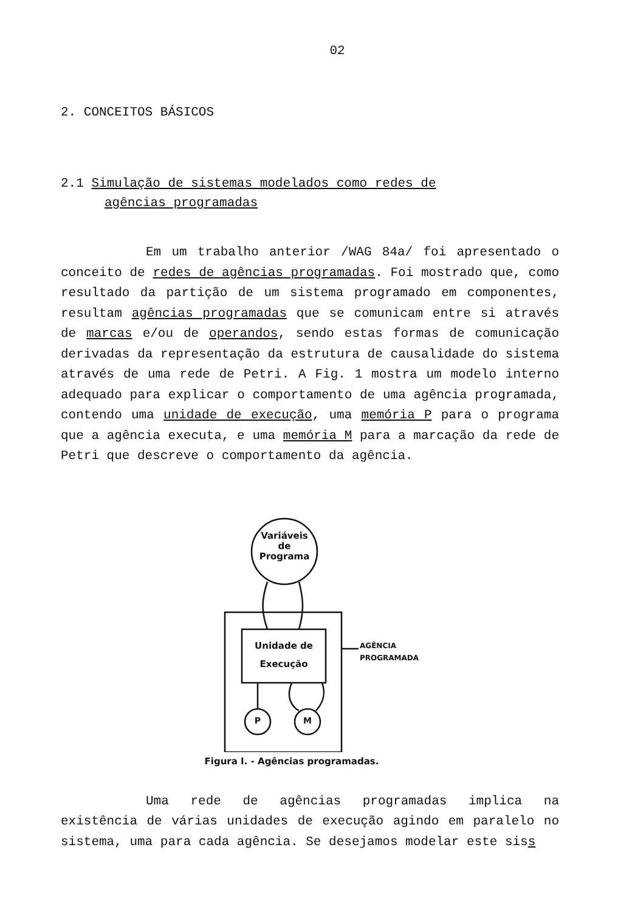02
2. CONCEITOS BÁSICOS
2.1 Simulação de sistemas modelados como redes de
agências programadas
Em um trabalho anterior /WAG 84a/ foi apresentado o conceito de redes de agências programadas. Foi mostrado que, como resultado da partição de um sistema programado em componentes, resultam agências programadas que se comunicam entre si através de marcas e/ou de operandos, sendo estas formas de comunicação derivadas da representação da estrutura de causalidade do sistema através de uma rede de Petri. A Fig. 1 mostra um modelo interno adequado para explicar o comportamento de uma agência programada, contendo uma unidade de execução, uma memória P para o programa que a agência executa, e uma memória M para a marcação da rede de Petri que descreve o comportamento da agência.
Variáveis
de
Programa
Unidade de
Execução
P M
AGÊNCIA
PROGRAMADA
Figura I. - Agências programadas.
Uma rede de agências programadas implica na existência de várias unidades de execução agindo em paralelo no sistema, uma para cada agência. Se desejamos modelar este siss